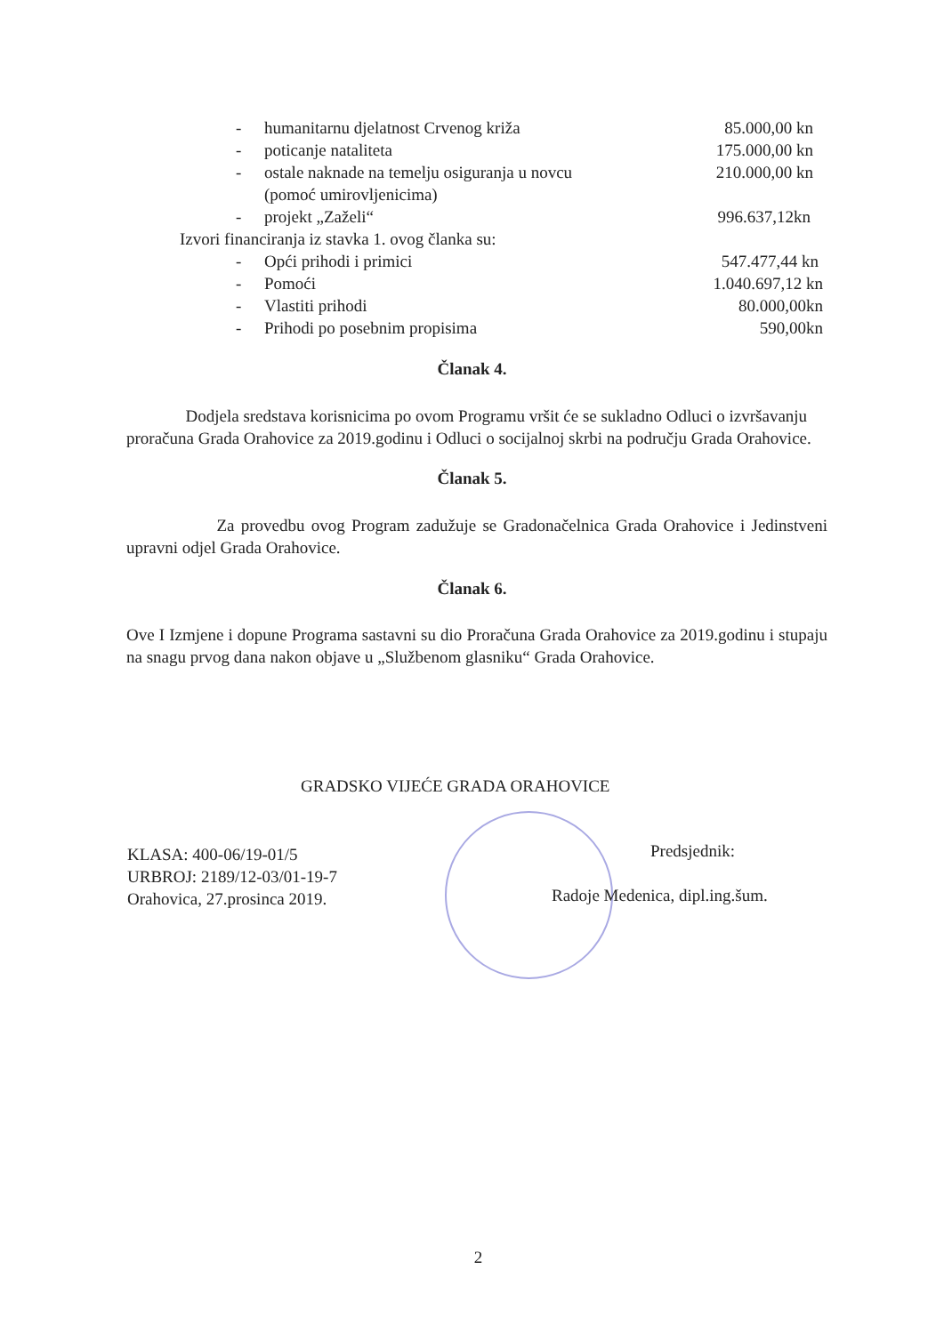- humanitarnu djelatnost Crvenog križa 85.000,00 kn - poticanje nataliteta 175.000,00 kn - ostale naknade na temelju osiguranja u novcu 210.000,00 kn (pomoć umirovljenicima)
- projekt „Zaželi“996.637,12kn
Izvori financiranja iz stavka 1. ovog članka su:
- Opći prihodi i primici 547.477,44 kn - Pomoći 1.040.697,12 kn - Vlastiti prihodi 80.000,00kn - Prihodi po posebnim propisima 590,00kn
Članak 4.
Dodjela sredstava korisnicima po ovom Programu vršit će se sukladno Odluci o izvršavanju proračuna Grada Orahovice za 2019.godinu i Odluci o socijalnoj skrbi na području Grada Orahovice.
Članak 5.
Za provedbu ovog Program zadužuje se Gradonačelnica Grada Orahovice i Jedinstveni upravni odjel Grada Orahovice.
Članak 6.
Ove I Izmjene i dopune Programa sastavni su dio Proračuna Grada Orahovice za 2019.godinu i stupaju na snagu prvog dana nakon objave u „Službenom glasniku“ Grada Orahovice.
GRADSKO VIJEĆE GRADA ORAHOVICE
KLASA: 400-06/19-01/5
URBROJ: 2189/12-03/01-19-7
Orahovica, 27.prosinca 2019.
Predsjednik:
Radoje Medenica, dipl.ing.šum.
2